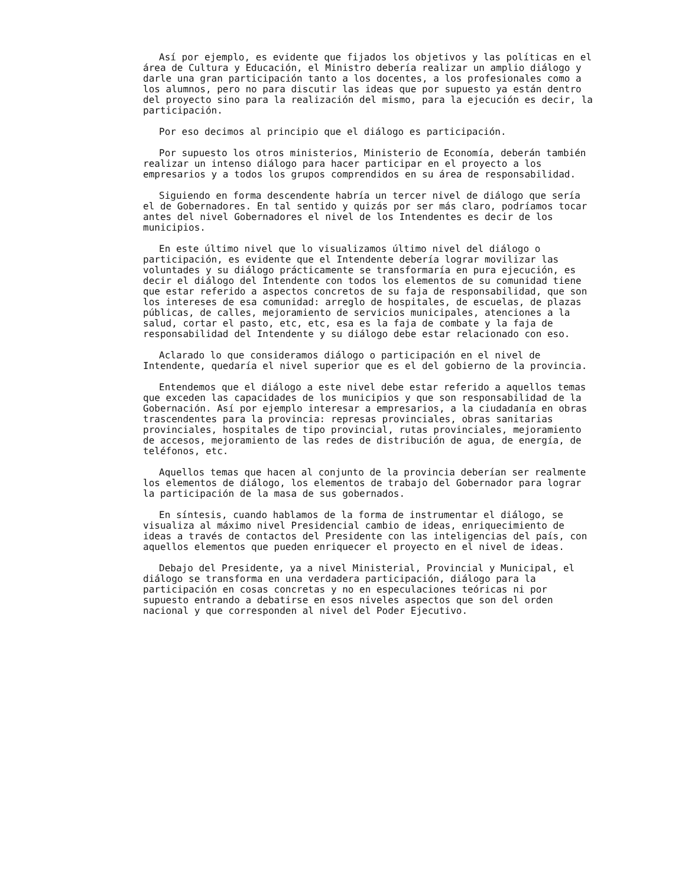Así por ejemplo, es evidente que fijados los objetivos y las políticas en el área de Cultura y Educación, el Ministro debería realizar un amplio diálogo y darle una gran participación tanto a los docentes, a los profesionales como a los alumnos, pero no para discutir las ideas que por supuesto ya están dentro del proyecto sino para la realización del mismo, para la ejecución es decir, la participación.
Por eso decimos al principio que el diálogo es participación.
Por supuesto los otros ministerios, Ministerio de Economía, deberán también realizar un intenso diálogo para hacer participar en el proyecto a los empresarios y a todos los grupos comprendidos en su área de responsabilidad.
Siguiendo en forma descendente habría un tercer nivel de diálogo que sería el de Gobernadores. En tal sentido y quizás por ser más claro, podríamos tocar antes del nivel Gobernadores el nivel de los Intendentes es decir de los municipios.
En este último nivel que lo visualizamos último nivel del diálogo o participación, es evidente que el Intendente debería lograr movilizar las voluntades y su diálogo prácticamente se transformaría en pura ejecución, es decir el diálogo del Intendente con todos los elementos de su comunidad tiene que estar referido a aspectos concretos de su faja de responsabilidad, que son los intereses de esa comunidad: arreglo de hospitales, de escuelas, de plazas públicas, de calles, mejoramiento de servicios municipales, atenciones a la salud, cortar el pasto, etc, etc, esa es la faja de combate y la faja de responsabilidad del Intendente y su diálogo debe estar relacionado con eso.
Aclarado lo que consideramos diálogo o participación en el nivel de Intendente, quedaría el nivel superior que es el del gobierno de la provincia.
Entendemos que el diálogo a este nivel debe estar referido a aquellos temas que exceden las capacidades de los municipios y que son responsabilidad de la Gobernación. Así por ejemplo interesar a empresarios, a la ciudadanía en obras trascendentes para la provincia: represas provinciales, obras sanitarias provinciales, hospitales de tipo provincial, rutas provinciales, mejoramiento de accesos, mejoramiento de las redes de distribución de agua, de energía, de teléfonos, etc.
Aquellos temas que hacen al conjunto de la provincia deberían ser realmente los elementos de diálogo, los elementos de trabajo del Gobernador para lograr la participación de la masa de sus gobernados.
En síntesis, cuando hablamos de la forma de instrumentar el diálogo, se visualiza al máximo nivel Presidencial cambio de ideas, enriquecimiento de ideas a través de contactos del Presidente con las inteligencias del país, con aquellos elementos que pueden enriquecer el proyecto en el nivel de ideas.
Debajo del Presidente, ya a nivel Ministerial, Provincial y Municipal, el diálogo se transforma en una verdadera participación, diálogo para la participación en cosas concretas y no en especulaciones teóricas ni por supuesto entrando a debatirse en esos niveles aspectos que son del orden nacional y que corresponden al nivel del Poder Ejecutivo.